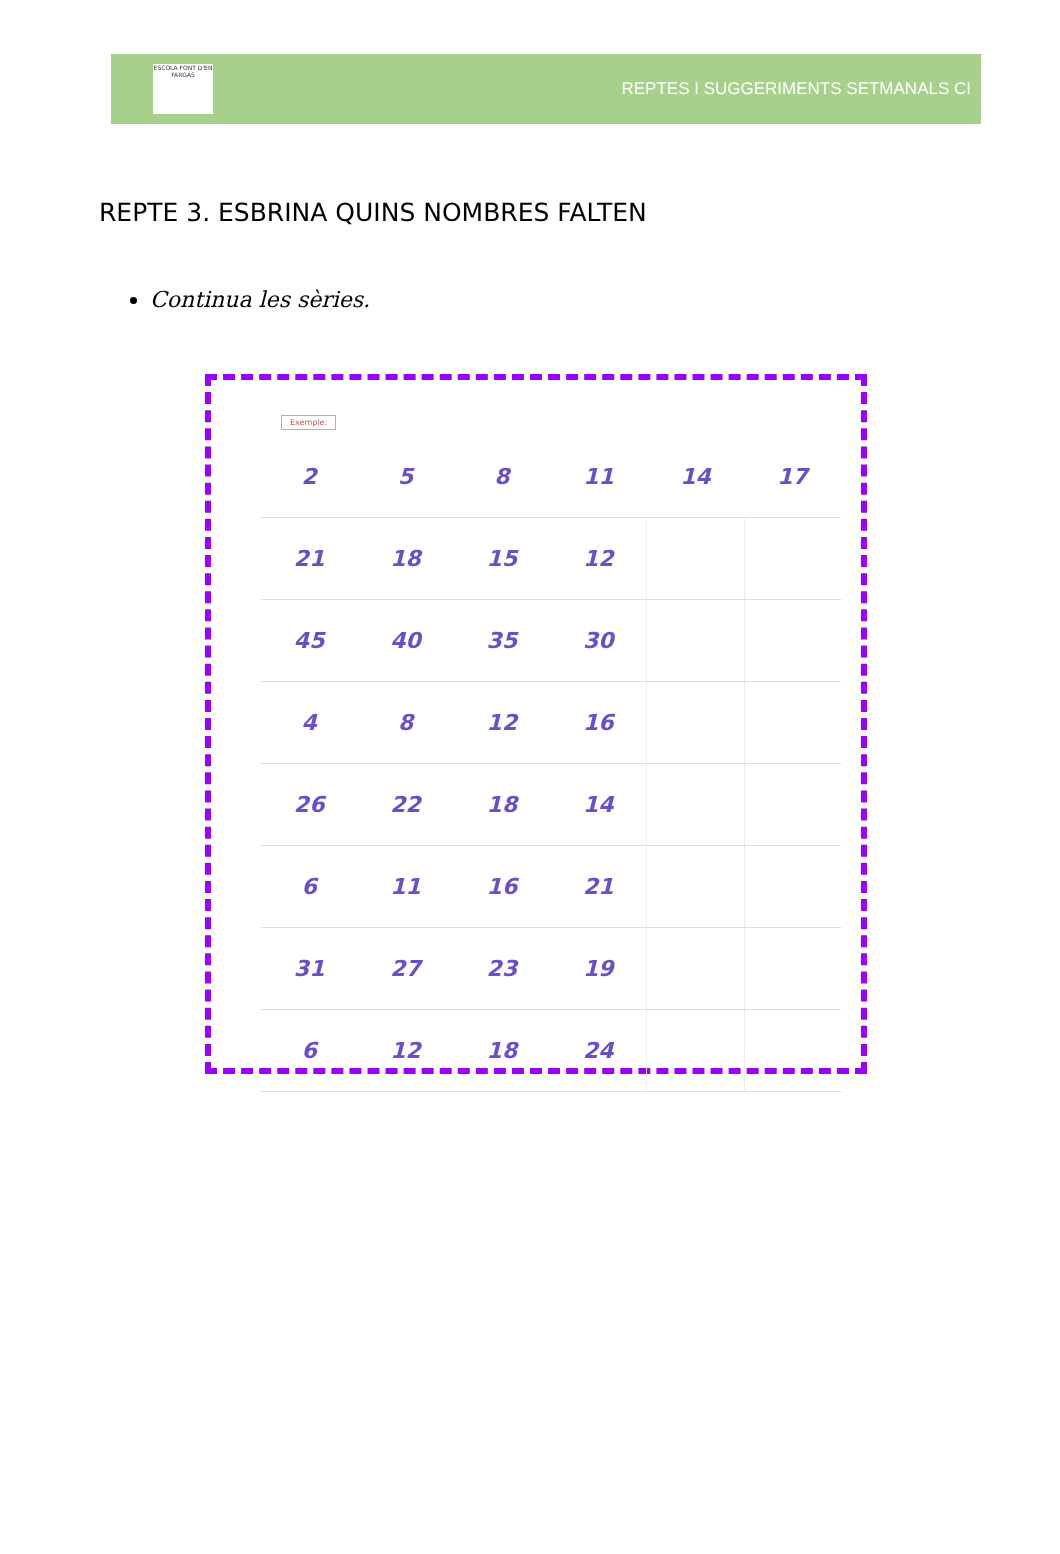ESCOLA FONT D'EN FARGAS
REPTES I SUGGERIMENTS SETMANALS CI
REPTE 3. ESBRINA QUINS NOMBRES FALTEN
Continua les sèries.
Exemple:
| 2 | 5 | 8 | 11 | 14 | 17 |
| 21 | 18 | 15 | 12 | | |
| 45 | 40 | 35 | 30 | | |
| 4 | 8 | 12 | 16 | | |
| 26 | 22 | 18 | 14 | | |
| 6 | 11 | 16 | 21 | | |
| 31 | 27 | 23 | 19 | | |
| 6 | 12 | 18 | 24 | | |